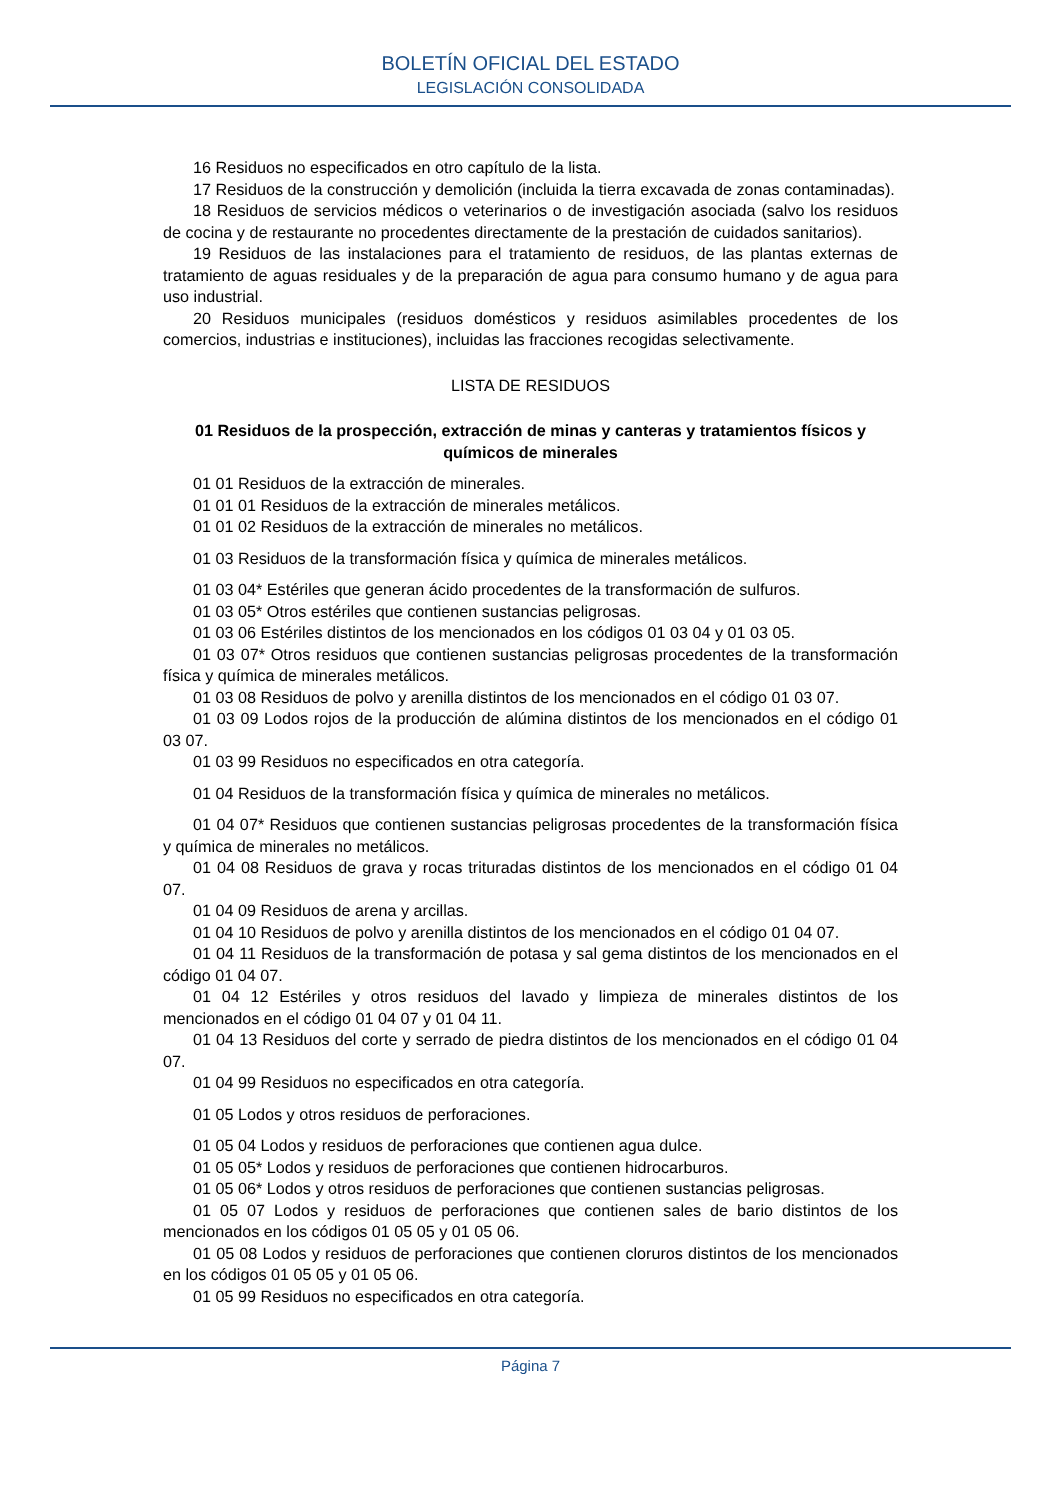BOLETÍN OFICIAL DEL ESTADO
LEGISLACIÓN CONSOLIDADA
16 Residuos no especificados en otro capítulo de la lista.
17 Residuos de la construcción y demolición (incluida la tierra excavada de zonas contaminadas).
18 Residuos de servicios médicos o veterinarios o de investigación asociada (salvo los residuos de cocina y de restaurante no procedentes directamente de la prestación de cuidados sanitarios).
19 Residuos de las instalaciones para el tratamiento de residuos, de las plantas externas de tratamiento de aguas residuales y de la preparación de agua para consumo humano y de agua para uso industrial.
20 Residuos municipales (residuos domésticos y residuos asimilables procedentes de los comercios, industrias e instituciones), incluidas las fracciones recogidas selectivamente.
LISTA DE RESIDUOS
01 Residuos de la prospección, extracción de minas y canteras y tratamientos físicos y químicos de minerales
01 01 Residuos de la extracción de minerales.
01 01 01 Residuos de la extracción de minerales metálicos.
01 01 02 Residuos de la extracción de minerales no metálicos.
01 03 Residuos de la transformación física y química de minerales metálicos.
01 03 04* Estériles que generan ácido procedentes de la transformación de sulfuros.
01 03 05* Otros estériles que contienen sustancias peligrosas.
01 03 06 Estériles distintos de los mencionados en los códigos 01 03 04 y 01 03 05.
01 03 07* Otros residuos que contienen sustancias peligrosas procedentes de la transformación física y química de minerales metálicos.
01 03 08 Residuos de polvo y arenilla distintos de los mencionados en el código 01 03 07.
01 03 09 Lodos rojos de la producción de alúmina distintos de los mencionados en el código 01 03 07.
01 03 99 Residuos no especificados en otra categoría.
01 04 Residuos de la transformación física y química de minerales no metálicos.
01 04 07* Residuos que contienen sustancias peligrosas procedentes de la transformación física y química de minerales no metálicos.
01 04 08 Residuos de grava y rocas trituradas distintos de los mencionados en el código 01 04 07.
01 04 09 Residuos de arena y arcillas.
01 04 10 Residuos de polvo y arenilla distintos de los mencionados en el código 01 04 07.
01 04 11 Residuos de la transformación de potasa y sal gema distintos de los mencionados en el código 01 04 07.
01 04 12 Estériles y otros residuos del lavado y limpieza de minerales distintos de los mencionados en el código 01 04 07 y 01 04 11.
01 04 13 Residuos del corte y serrado de piedra distintos de los mencionados en el código 01 04 07.
01 04 99 Residuos no especificados en otra categoría.
01 05 Lodos y otros residuos de perforaciones.
01 05 04 Lodos y residuos de perforaciones que contienen agua dulce.
01 05 05* Lodos y residuos de perforaciones que contienen hidrocarburos.
01 05 06* Lodos y otros residuos de perforaciones que contienen sustancias peligrosas.
01 05 07 Lodos y residuos de perforaciones que contienen sales de bario distintos de los mencionados en los códigos 01 05 05 y 01 05 06.
01 05 08 Lodos y residuos de perforaciones que contienen cloruros distintos de los mencionados en los códigos 01 05 05 y 01 05 06.
01 05 99 Residuos no especificados en otra categoría.
Página 7